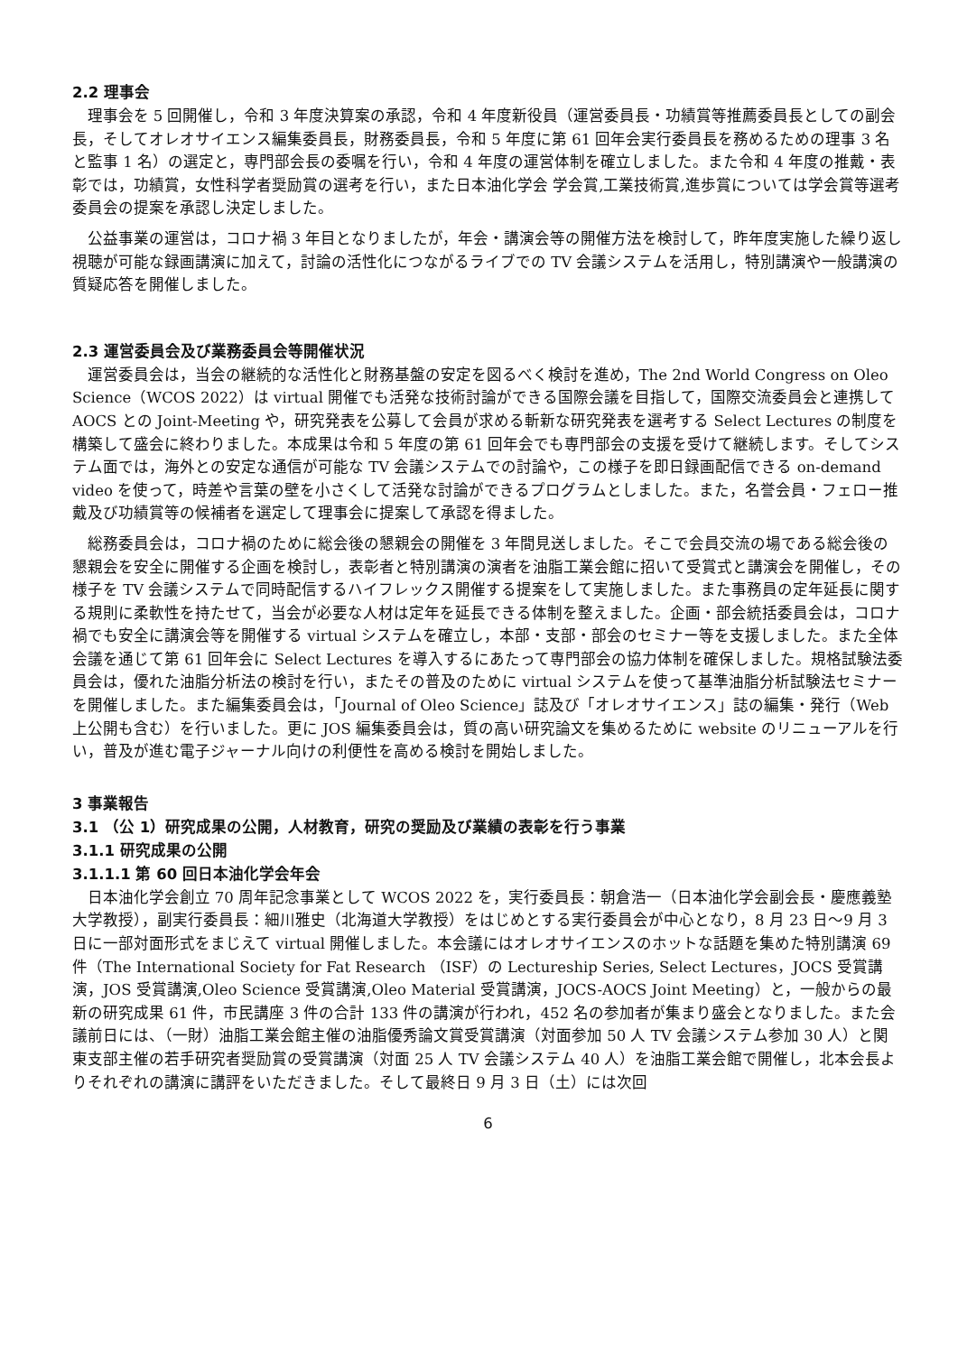2.2 理事会
理事会を 5 回開催し，令和 3 年度決算案の承認，令和 4 年度新役員（運営委員長・功績賞等推薦委員長としての副会長，そしてオレオサイエンス編集委員長，財務委員長，令和 5 年度に第 61 回年会実行委員長を務めるための理事 3 名と監事 1 名）の選定と，専門部会長の委嘱を行い，令和 4 年度の運営体制を確立しました。また令和 4 年度の推戴・表彰では，功績賞，女性科学者奨励賞の選考を行い，また日本油化学会 学会賞,工業技術賞,進歩賞については学会賞等選考委員会の提案を承認し決定しました。
公益事業の運営は，コロナ禍 3 年目となりましたが，年会・講演会等の開催方法を検討して，昨年度実施した繰り返し視聴が可能な録画講演に加えて，討論の活性化につながるライブでの TV 会議システムを活用し，特別講演や一般講演の質疑応答を開催しました。
2.3 運営委員会及び業務委員会等開催状況
運営委員会は，当会の継続的な活性化と財務基盤の安定を図るべく検討を進め，The 2nd World Congress on Oleo Science（WCOS 2022）は virtual 開催でも活発な技術討論ができる国際会議を目指して，国際交流委員会と連携して AOCS との Joint-Meeting や，研究発表を公募して会員が求める斬新な研究発表を選考する Select Lectures の制度を構築して盛会に終わりました。本成果は令和 5 年度の第 61 回年会でも専門部会の支援を受けて継続します。そしてシステム面では，海外との安定な通信が可能な TV 会議システムでの討論や，この様子を即日録画配信できる on-demand video を使って，時差や言葉の壁を小さくして活発な討論ができるプログラムとしました。また，名誉会員・フェロー推戴及び功績賞等の候補者を選定して理事会に提案して承認を得ました。
総務委員会は，コロナ禍のために総会後の懇親会の開催を 3 年間見送しました。そこで会員交流の場である総会後の懇親会を安全に開催する企画を検討し，表彰者と特別講演の演者を油脂工業会館に招いて受賞式と講演会を開催し，その様子を TV 会議システムで同時配信するハイフレックス開催する提案をして実施しました。また事務員の定年延長に関する規則に柔軟性を持たせて，当会が必要な人材は定年を延長できる体制を整えました。企画・部会統括委員会は，コロナ禍でも安全に講演会等を開催する virtual システムを確立し，本部・支部・部会のセミナー等を支援しました。また全体会議を通じて第 61 回年会に Select Lectures を導入するにあたって専門部会の協力体制を確保しました。規格試験法委員会は，優れた油脂分析法の検討を行い，またその普及のために virtual システムを使って基準油脂分析試験法セミナーを開催しました。また編集委員会は，「Journal of Oleo Science」誌及び「オレオサイエンス」誌の編集・発行（Web 上公開も含む）を行いました。更に JOS 編集委員会は，質の高い研究論文を集めるために website のリニューアルを行い，普及が進む電子ジャーナル向けの利便性を高める検討を開始しました。
3 事業報告
3.1 （公 1）研究成果の公開，人材教育，研究の奨励及び業績の表彰を行う事業
3.1.1 研究成果の公開
3.1.1.1 第 60 回日本油化学会年会
日本油化学会創立 70 周年記念事業として WCOS 2022 を，実行委員長：朝倉浩一（日本油化学会副会長・慶應義塾大学教授），副実行委員長：細川雅史（北海道大学教授）をはじめとする実行委員会が中心となり，8 月 23 日～9 月 3 日に一部対面形式をまじえて virtual 開催しました。本会議にはオレオサイエンスのホットな話題を集めた特別講演 69 件（The International Society for Fat Research （ISF）の Lectureship Series, Select Lectures，JOCS 受賞講演，JOS 受賞講演,Oleo Science 受賞講演,Oleo Material 受賞講演，JOCS-AOCS Joint Meeting）と，一般からの最新の研究成果 61 件，市民講座 3 件の合計 133 件の講演が行われ，452 名の参加者が集まり盛会となりました。また会議前日には、（一財）油脂工業会館主催の油脂優秀論文賞受賞講演（対面参加 50 人 TV 会議システム参加 30 人）と関東支部主催の若手研究者奨励賞の受賞講演（対面 25 人 TV 会議システム 40 人）を油脂工業会館で開催し，北本会長よりそれぞれの講演に講評をいただきました。そして最終日 9 月 3 日（土）には次回
6